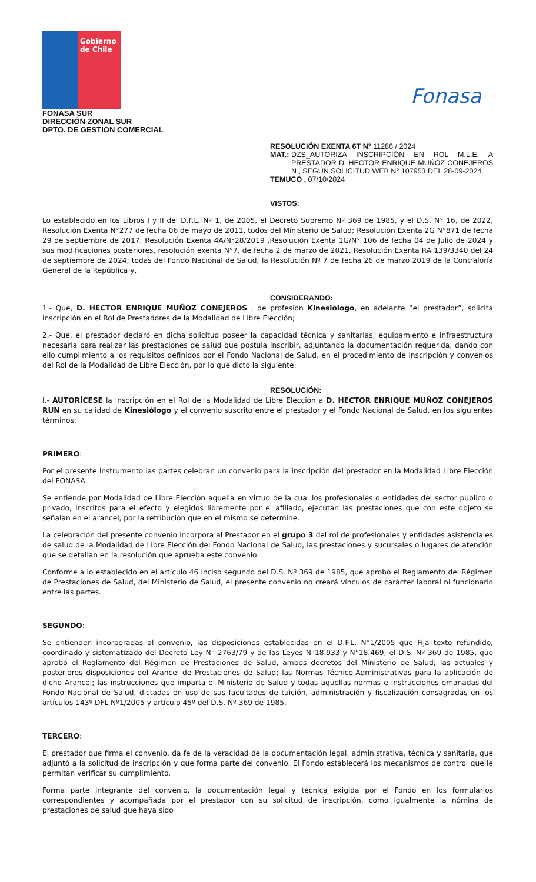Gobierno de Chile
Fonasa
FONASA SUR
DIRECCIÓN ZONAL SUR
DPTO. DE GESTION COMERCIAL
RESOLUCIÓN EXENTA 6T N° 11286 / 2024
MAT.: DZS_AUTORIZA INSCRIPCIÓN EN ROL M.L.E. A PRESTADOR D. HECTOR ENRIQUE MUÑOZ CONEJEROS N , SEGÚN SOLICITUD WEB N° 107953 DEL 28-09-2024.
TEMUCO , 07/10/2024
VISTOS:
Lo establecido en los Libros I y II del D.F.L. Nº 1, de 2005, el Decreto Supremo Nº 369 de 1985, y el D.S. N° 16, de 2022, Resolución Exenta N°277 de fecha 06 de mayo de 2011, todos del Ministerio de Salud; Resolución Exenta 2G N°871 de fecha 29 de septiembre de 2017, Resolución Exenta 4A/N°28/2019 ,Resolución Exenta 1G/N° 106 de fecha 04 de Julio de 2024 y sus modificaciones posteriores, resolución exenta N°7, de fecha 2 de marzo de 2021, Resolución Exenta RA 139/3340 del 24 de septiembre de 2024; todas del Fondo Nacional de Salud; la Resolución Nº 7 de fecha 26 de marzo 2019 de la Contraloría General de la República y,
CONSIDERANDO:
1.- Que, D. HECTOR ENRIQUE MUÑOZ CONEJEROS , de profesión Kinesiólogo, en adelante “el prestador”, solicita inscripción en el Rol de Prestadores de la Modalidad de Libre Elección;
2.- Que, el prestador declaró en dicha solicitud poseer la capacidad técnica y sanitarias, equipamiento e infraestructura necesaria para realizar las prestaciones de salud que postula inscribir, adjuntando la documentación requerida, dando con ello cumplimiento a los requisitos definidos por el Fondo Nacional de Salud, en el procedimiento de inscripción y convenios del Rol de la Modalidad de Libre Elección, por lo que dicto la siguiente:
RESOLUCIÓN:
I.- AUTORÍCESE la inscripción en el Rol de la Modalidad de Libre Elección a D. HECTOR ENRIQUE MUÑOZ CONEJEROS RUN en su calidad de Kinesiólogo y el convenio suscrito entre el prestador y el Fondo Nacional de Salud, en los siguientes términos:
PRIMERO:
Por el presente instrumento las partes celebran un convenio para la inscripción del prestador en la Modalidad Libre Elección del FONASA.
Se entiende por Modalidad de Libre Elección aquella en virtud de la cual los profesionales o entidades del sector público o privado, inscritos para el efecto y elegidos libremente por el afiliado, ejecutan las prestaciones que con este objeto se señalan en el arancel, por la retribución que en el mismo se determine.
La celebración del presente convenio incorpora al Prestador en el grupo 3 del rol de profesionales y entidades asistenciales de salud de la Modalidad de Libre Elección del Fondo Nacional de Salud, las prestaciones y sucursales o lugares de atención que se detallan en la resolución que aprueba este convenio.
Conforme a lo establecido en el artículo 46 inciso segundo del D.S. Nº 369 de 1985, que aprobó el Reglamento del Régimen de Prestaciones de Salud, del Ministerio de Salud, el presente convenio no creará vínculos de carácter laboral ni funcionario entre las partes.
SEGUNDO:
Se entienden incorporadas al convenio, las disposiciones establecidas en el D.F.L. N°1/2005 que Fija texto refundido, coordinado y sistematizado del Decreto Ley N° 2763/79 y de las Leyes N°18.933 y N°18.469; el D.S. Nº 369 de 1985, que aprobó el Reglamento del Régimen de Prestaciones de Salud, ambos decretos del Ministerio de Salud; las actuales y posteriores disposiciones del Arancel de Prestaciones de Salud; las Normas Técnico-Administrativas para la aplicación de dicho Arancel; las instrucciones que imparta el Ministerio de Salud y todas aquellas normas e instrucciones emanadas del Fondo Nacional de Salud, dictadas en uso de sus facultades de tuición, administración y fiscalización consagradas en los artículos 143º DFL Nº1/2005 y artículo 45º del D.S. Nº 369 de 1985.
TERCERO:
El prestador que firma el convenio, da fe de la veracidad de la documentación legal, administrativa, técnica y sanitaria, que adjuntó a la solicitud de inscripción y que forma parte del convenio. El Fondo establecerá los mecanismos de control que le permitan verificar su cumplimiento.
Forma parte integrante del convenio, la documentación legal y técnica exigida por el Fondo en los formularios correspondientes y acompañada por el prestador con su solicitud de inscripción, como igualmente la nómina de prestaciones de salud que haya sido